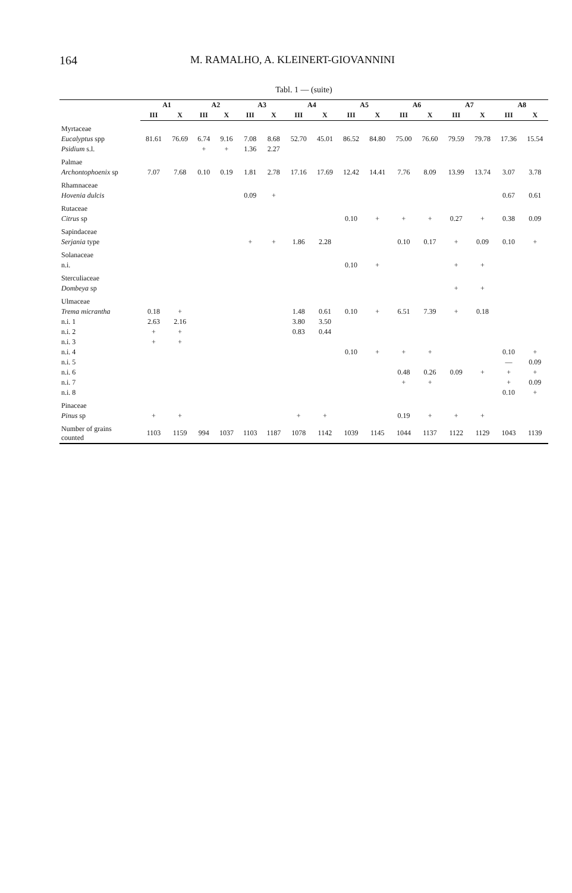164 M. RAMALHO, A. KLEINERT-GIOVANNINI
Tabl. 1 — (suite)
| | A1 | | A2 | | A3 | | A4 | | A5 | | A6 | | A7 | | A8 | |
| --- | --- | --- | --- | --- | --- | --- | --- | --- | --- | --- | --- | --- | --- | --- | --- | --- |
| | III | X | III | X | III | X | III | X | III | X | III | X | III | X | III | X |
| Myrtaceae | | | | | | | | | | | | | | | | |
| Eucalyptus spp | 81.61 | 76.69 | 6.74 | 9.16 | 7.08 | 8.68 | 52.70 | 45.01 | 86.52 | 84.80 | 75.00 | 76.60 | 79.59 | 79.78 | 17.36 | 15.54 |
| Psidium s.l. | | | + | + | 1.36 | 2.27 | | | | | | | | | | |
| Palmae | | | | | | | | | | | | | | | | |
| Archontophoenix sp | 7.07 | 7.68 | 0.10 | 0.19 | 1.81 | 2.78 | 17.16 | 17.69 | 12.42 | 14.41 | 7.76 | 8.09 | 13.99 | 13.74 | 3.07 | 3.78 |
| Rhamnaceae | | | | | | | | | | | | | | | | |
| Hovenia dulcis | | | | | 0.09 | + | | | | | | | | | 0.67 | 0.61 |
| Rutaceae | | | | | | | | | | | | | | | | |
| Citrus sp | | | | | | | | | 0.10 | + | + | + | 0.27 | + | 0.38 | 0.09 |
| Sapindaceae | | | | | | | | | | | | | | | | |
| Serjania type | | | | | + | + | 1.86 | 2.28 | | | 0.10 | 0.17 | + | 0.09 | 0.10 | + |
| Solanaceae | | | | | | | | | | | | | | | | |
| n.i. | | | | | | | | | 0.10 | + | | | + | + | | |
| Sterculiaceae | | | | | | | | | | | | | | | | |
| Dombeya sp | | | | | | | | | | | | | + | + | | |
| Ulmaceae | | | | | | | | | | | | | | | | |
| Trema micrantha | 0.18 | + | | | | | 1.48 | 0.61 | 0.10 | + | 6.51 | 7.39 | + | 0.18 | | |
| n.i. 1 | 2.63 | 2.16 | | | | | 3.80 | 3.50 | | | | | | | | |
| n.i. 2 | + | + | | | | | 0.83 | 0.44 | | | | | | | | |
| n.i. 3 | + | + | | | | | | | | | | | | | | |
| n.i. 4 | | | | | | | | | 0.10 | + | + | + | | | 0.10 | + |
| n.i. 5 | | | | | | | | | | | | | | | — | 0.09 |
| n.i. 6 | | | | | | | | | | | 0.48 | 0.26 | 0.09 | + | + | + |
| n.i. 7 | | | | | | | | | | | + | + | | | + | 0.09 |
| n.i. 8 | | | | | | | | | | | | | | | 0.10 | + |
| Pinaceae | | | | | | | | | | | | | | | | |
| Pinus sp | + | + | | | | | + | + | | | 0.19 | + | + | + | | |
| Number of grains counted | 1103 | 1159 | 994 | 1037 | 1103 | 1187 | 1078 | 1142 | 1039 | 1145 | 1044 | 1137 | 1122 | 1129 | 1043 | 1139 |